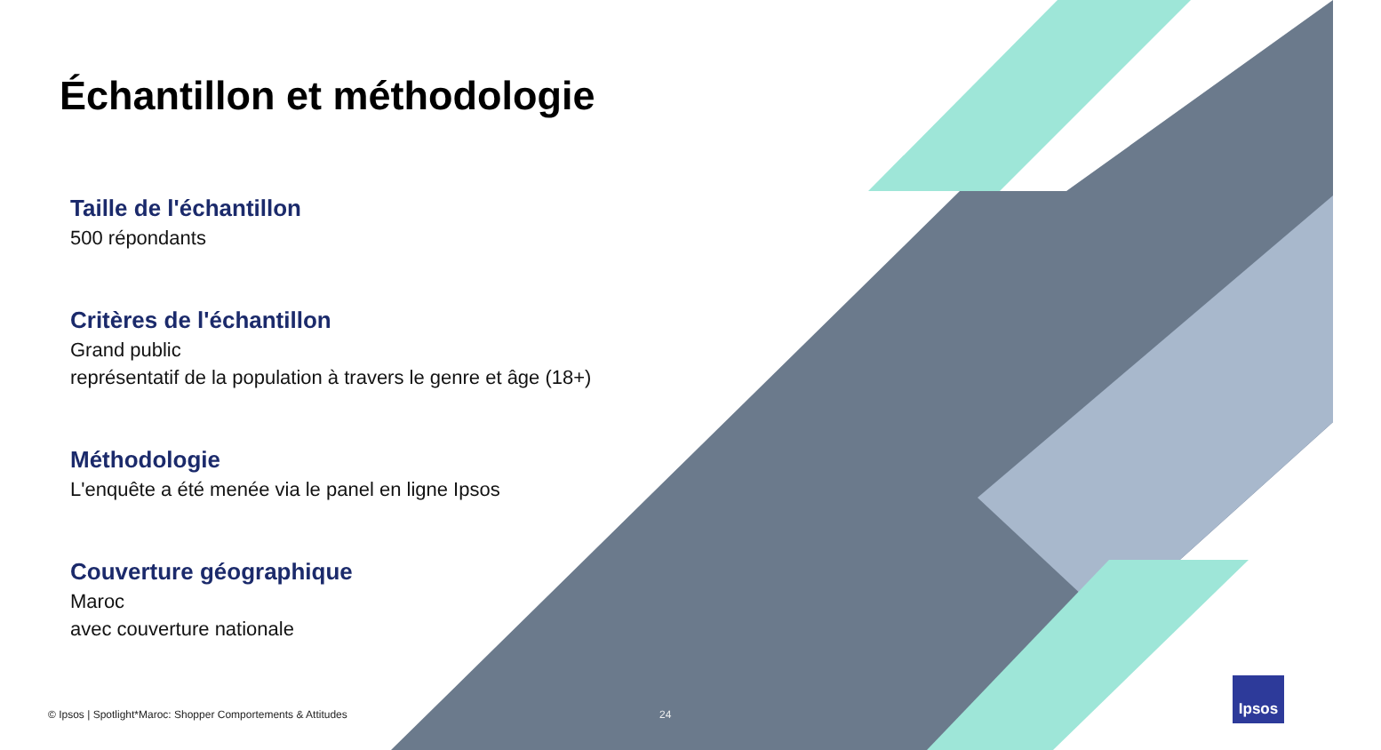Échantillon et méthodologie
Taille de l'échantillon
500 répondants
Critères de l'échantillon
Grand public
représentatif de la population à travers le genre et âge (18+)
Méthodologie
L'enquête a été menée via le panel en ligne Ipsos
Couverture géographique
Maroc
avec couverture nationale
© Ipsos | Spotlight*Maroc: Shopper Comportements & Attitudes 24
Ipsos